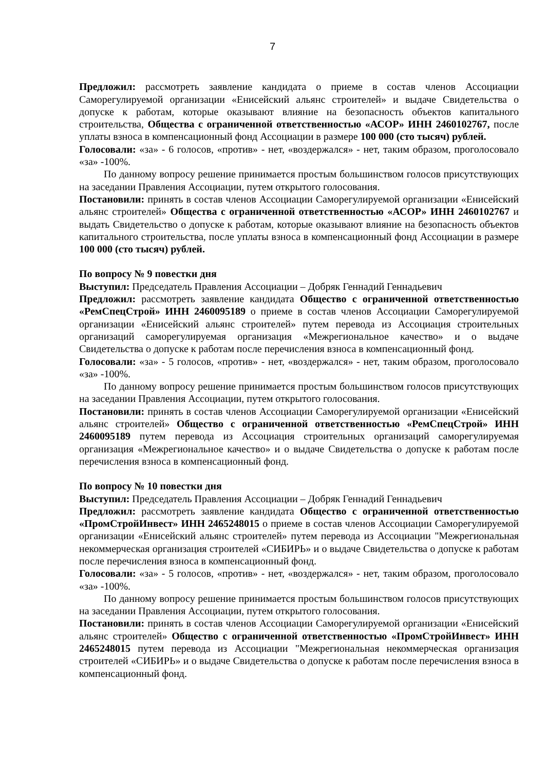7
Предложил: рассмотреть заявление кандидата о приеме в состав членов Ассоциации Саморегулируемой организации «Енисейский альянс строителей» и выдаче Свидетельства о допуске к работам, которые оказывают влияние на безопасность объектов капитального строительства, Общества с ограниченной ответственностью «АСОР» ИНН 2460102767, после уплаты взноса в компенсационный фонд Ассоциации в размере 100 000 (сто тысяч) рублей.
Голосовали: «за» - 6 голосов, «против» - нет, «воздержался» - нет, таким образом, проголосовало «за» -100%.
По данному вопросу решение принимается простым большинством голосов присутствующих на заседании Правления Ассоциации, путем открытого голосования.
Постановили: принять в состав членов Ассоциации Саморегулируемой организации «Енисейский альянс строителей» Общества с ограниченной ответственностью «АСОР» ИНН 2460102767 и выдать Свидетельство о допуске к работам, которые оказывают влияние на безопасность объектов капитального строительства, после уплаты взноса в компенсационный фонд Ассоциации в размере 100 000 (сто тысяч) рублей.
По вопросу № 9 повестки дня
Выступил: Председатель Правления Ассоциации – Добряк Геннадий Геннадьевич
Предложил: рассмотреть заявление кандидата Общество с ограниченной ответственностью «РемСпецСтрой» ИНН 2460095189 о приеме в состав членов Ассоциации Саморегулируемой организации «Енисейский альянс строителей» путем перевода из Ассоциация строительных организаций саморегулируемая организация «Межрегиональное качество» и о выдаче Свидетельства о допуске к работам после перечисления взноса в компенсационный фонд.
Голосовали: «за» - 5 голосов, «против» - нет, «воздержался» - нет, таким образом, проголосовало «за» -100%.
По данному вопросу решение принимается простым большинством голосов присутствующих на заседании Правления Ассоциации, путем открытого голосования.
Постановили: принять в состав членов Ассоциации Саморегулируемой организации «Енисейский альянс строителей» Общество с ограниченной ответственностью «РемСпецСтрой» ИНН 2460095189 путем перевода из Ассоциация строительных организаций саморегулируемая организация «Межрегиональное качество» и о выдаче Свидетельства о допуске к работам после перечисления взноса в компенсационный фонд.
По вопросу № 10 повестки дня
Выступил: Председатель Правления Ассоциации – Добряк Геннадий Геннадьевич
Предложил: рассмотреть заявление кандидата Общество с ограниченной ответственностью «ПромСтройИнвест» ИНН 2465248015 о приеме в состав членов Ассоциации Саморегулируемой организации «Енисейский альянс строителей» путем перевода из Ассоциации "Межрегиональная некоммерческая организация строителей «СИБИРЬ» и о выдаче Свидетельства о допуске к работам после перечисления взноса в компенсационный фонд.
Голосовали: «за» - 5 голосов, «против» - нет, «воздержался» - нет, таким образом, проголосовало «за» -100%.
По данному вопросу решение принимается простым большинством голосов присутствующих на заседании Правления Ассоциации, путем открытого голосования.
Постановили: принять в состав членов Ассоциации Саморегулируемой организации «Енисейский альянс строителей» Общество с ограниченной ответственностью «ПромСтройИнвест» ИНН 2465248015 путем перевода из Ассоциации "Межрегиональная некоммерческая организация строителей «СИБИРЬ» и о выдаче Свидетельства о допуске к работам после перечисления взноса в компенсационный фонд.